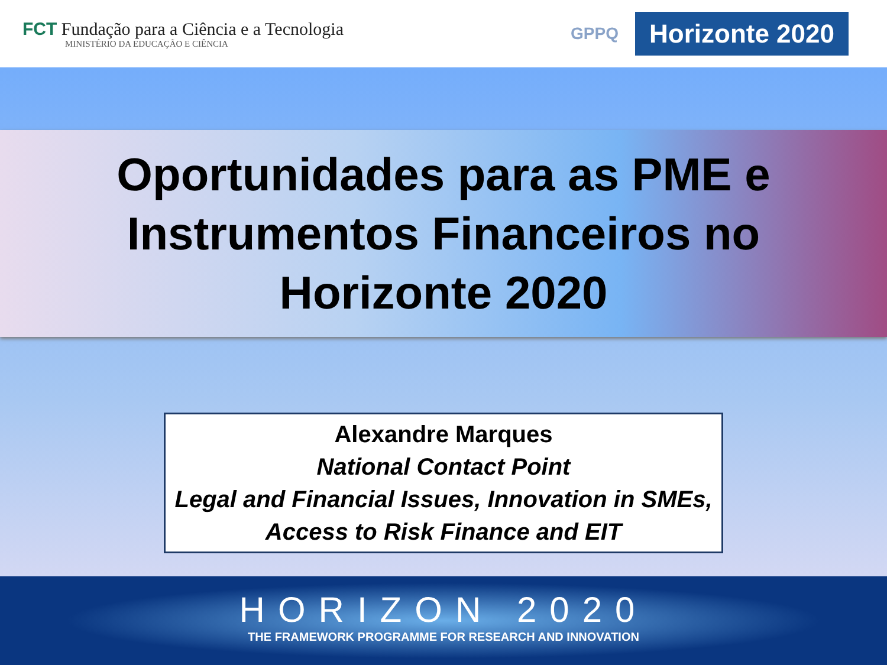FCT Fundação para a Ciência e a Tecnologia
MINISTÉRIO DA EDUCAÇÃO E CIÊNCIA
GPPQ
Horizonte 2020
Oportunidades para as PME e
Instrumentos Financeiros no
Horizonte 2020
Alexandre Marques
National Contact Point
Legal and Financial Issues, Innovation in SMEs,
Access to Risk Finance and EIT
HORIZON 2020
THE FRAMEWORK PROGRAMME FOR RESEARCH AND INNOVATION